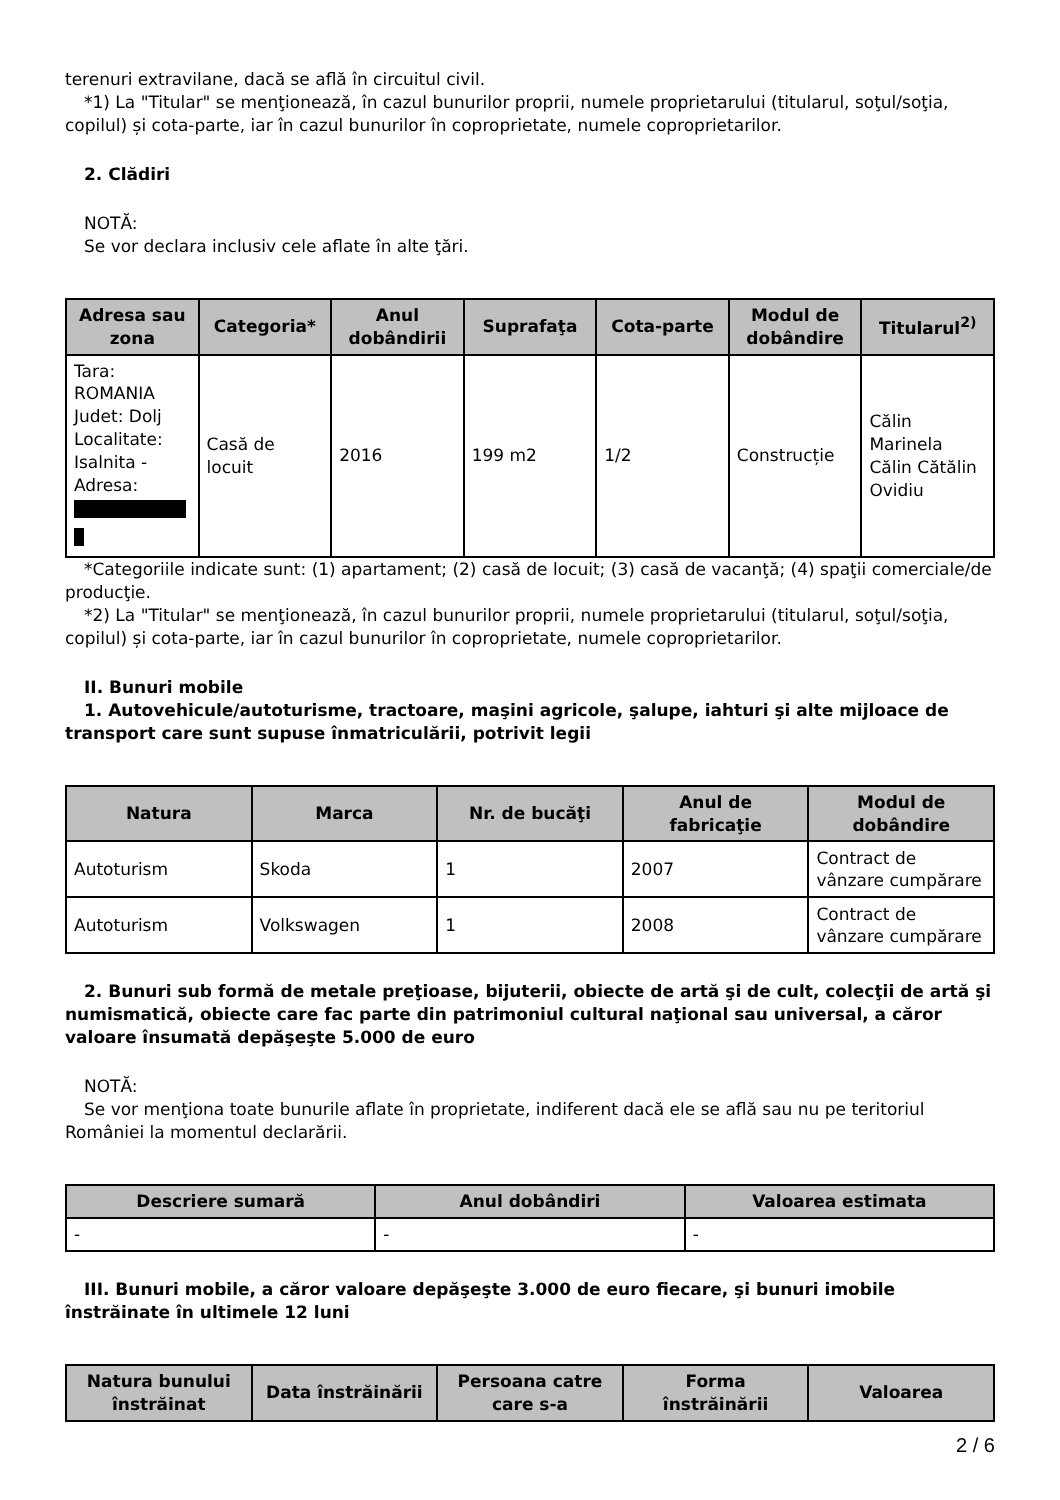terenuri extravilane, dacă se află în circuitul civil.
*1) La "Titular" se menţionează, în cazul bunurilor proprii, numele proprietarului (titularul, soţul/soţia, copilul) și cota-parte, iar în cazul bunurilor în coproprietate, numele coproprietarilor.
2. Clădiri
NOTĂ:
Se vor declara inclusiv cele aflate în alte ţări.
| Adresa sau zona | Categoria* | Anul dobândirii | Suprafaţa | Cota-parte | Modul de dobândire | Titularul<sup>2)</sup> |
| --- | --- | --- | --- | --- | --- | --- |
| Tara: ROMANIA Judet: Dolj Localitate: Isalnita - Adresa: | Casă de locuit | 2016 | 199 m2 | 1/2 | Construcție | Călin Marinela Călin Cătălin Ovidiu |
*Categoriile indicate sunt: (1) apartament; (2) casă de locuit; (3) casă de vacanţă; (4) spaţii comerciale/de producţie.
*2) La "Titular" se menţionează, în cazul bunurilor proprii, numele proprietarului (titularul, soţul/soţia, copilul) și cota-parte, iar în cazul bunurilor în coproprietate, numele coproprietarilor.
II. Bunuri mobile
1. Autovehicule/autoturisme, tractoare, maşini agricole, şalupe, iahturi şi alte mijloace de transport care sunt supuse înmatriculării, potrivit legii
| Natura | Marca | Nr. de bucăţi | Anul de fabricaţie | Modul de dobândire |
| --- | --- | --- | --- | --- |
| Autoturism | Skoda | 1 | 2007 | Contract de vânzare cumpărare |
| Autoturism | Volkswagen | 1 | 2008 | Contract de vânzare cumpărare |
2. Bunuri sub formă de metale preţioase, bijuterii, obiecte de artă şi de cult, colecţii de artă şi numismatică, obiecte care fac parte din patrimoniul cultural naţional sau universal, a căror valoare însumată depăşeşte 5.000 de euro
NOTĂ:
Se vor menţiona toate bunurile aflate în proprietate, indiferent dacă ele se află sau nu pe teritoriul României la momentul declarării.
| Descriere sumară | Anul dobândiri | Valoarea estimata |
| --- | --- | --- |
| - | - | - |
III. Bunuri mobile, a căror valoare depăşeşte 3.000 de euro fiecare, şi bunuri imobile înstrăinate în ultimele 12 luni
| Natura bunului înstrăinat | Data înstrăinării | Persoana catre care s-a | Forma înstrăinării | Valoarea |
| --- | --- | --- | --- | --- |
2 / 6